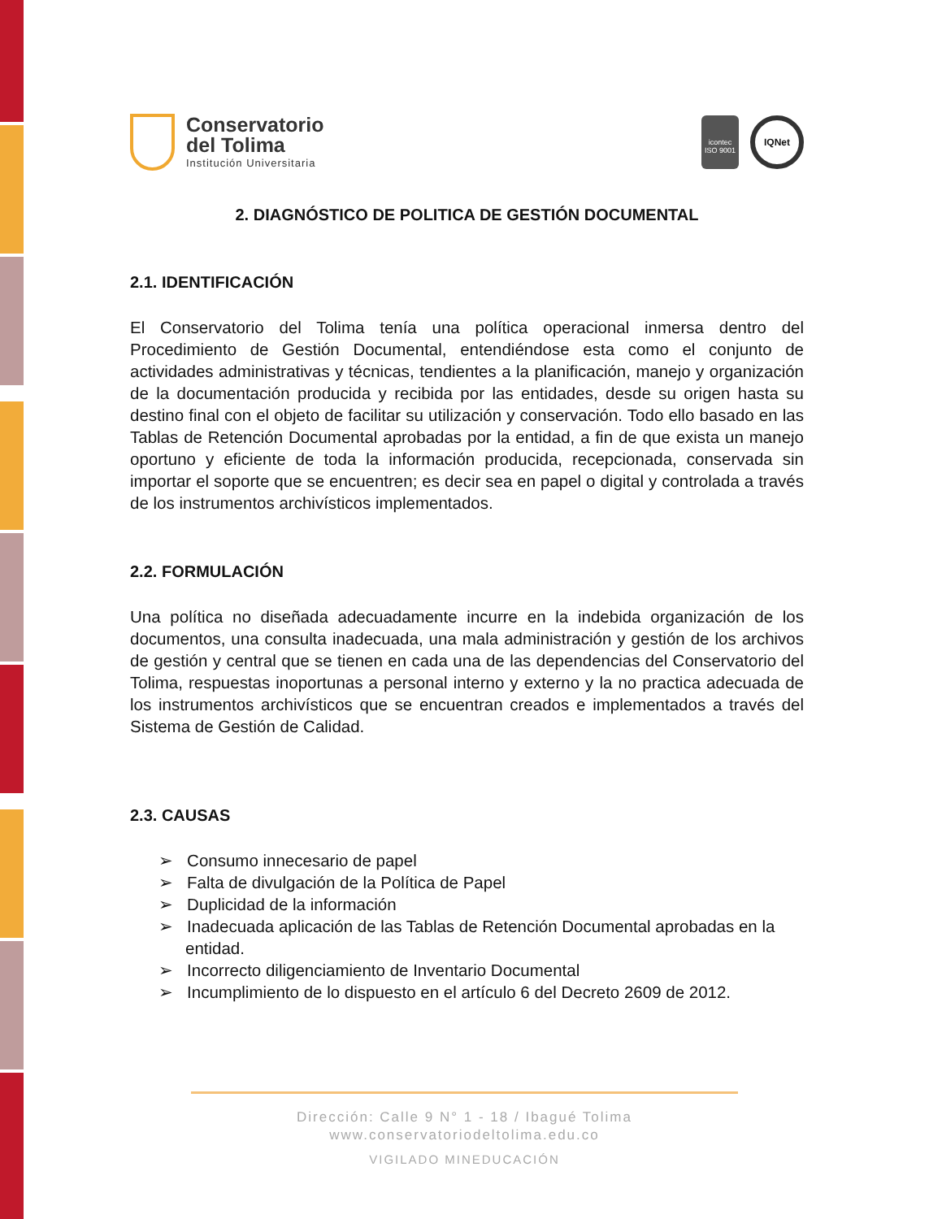Conservatorio
del Tolima
Institución Universitaria
icontec
ISO 9001
IQNet
2. DIAGNÓSTICO DE POLITICA DE GESTIÓN DOCUMENTAL
2.1. IDENTIFICACIÓN
El Conservatorio del Tolima tenía una política operacional inmersa dentro del Procedimiento de Gestión Documental, entendiéndose esta como el conjunto de actividades administrativas y técnicas, tendientes a la planificación, manejo y organización de la documentación producida y recibida por las entidades, desde su origen hasta su destino final con el objeto de facilitar su utilización y conservación. Todo ello basado en las Tablas de Retención Documental aprobadas por la entidad, a fin de que exista un manejo oportuno y eficiente de toda la información producida, recepcionada, conservada sin importar el soporte que se encuentren; es decir sea en papel o digital y controlada a través de los instrumentos archivísticos implementados.
2.2. FORMULACIÓN
Una política no diseñada adecuadamente incurre en la indebida organización de los documentos, una consulta inadecuada, una mala administración y gestión de los archivos de gestión y central que se tienen en cada una de las dependencias del Conservatorio del Tolima, respuestas inoportunas a personal interno y externo y la no practica adecuada de los instrumentos archivísticos que se encuentran creados e implementados a través del Sistema de Gestión de Calidad.
2.3. CAUSAS
➢ Consumo innecesario de papel
➢ Falta de divulgación de la Política de Papel
➢ Duplicidad de la información
➢ Inadecuada aplicación de las Tablas de Retención Documental aprobadas en la entidad.
➢ Incorrecto diligenciamiento de Inventario Documental
➢ Incumplimiento de lo dispuesto en el artículo 6 del Decreto 2609 de 2012.
Dirección: Calle 9 N° 1 - 18 / Ibagué Tolima
www.conservatoriodeltolima.edu.co
VIGILADO MINEDUCACIÓN